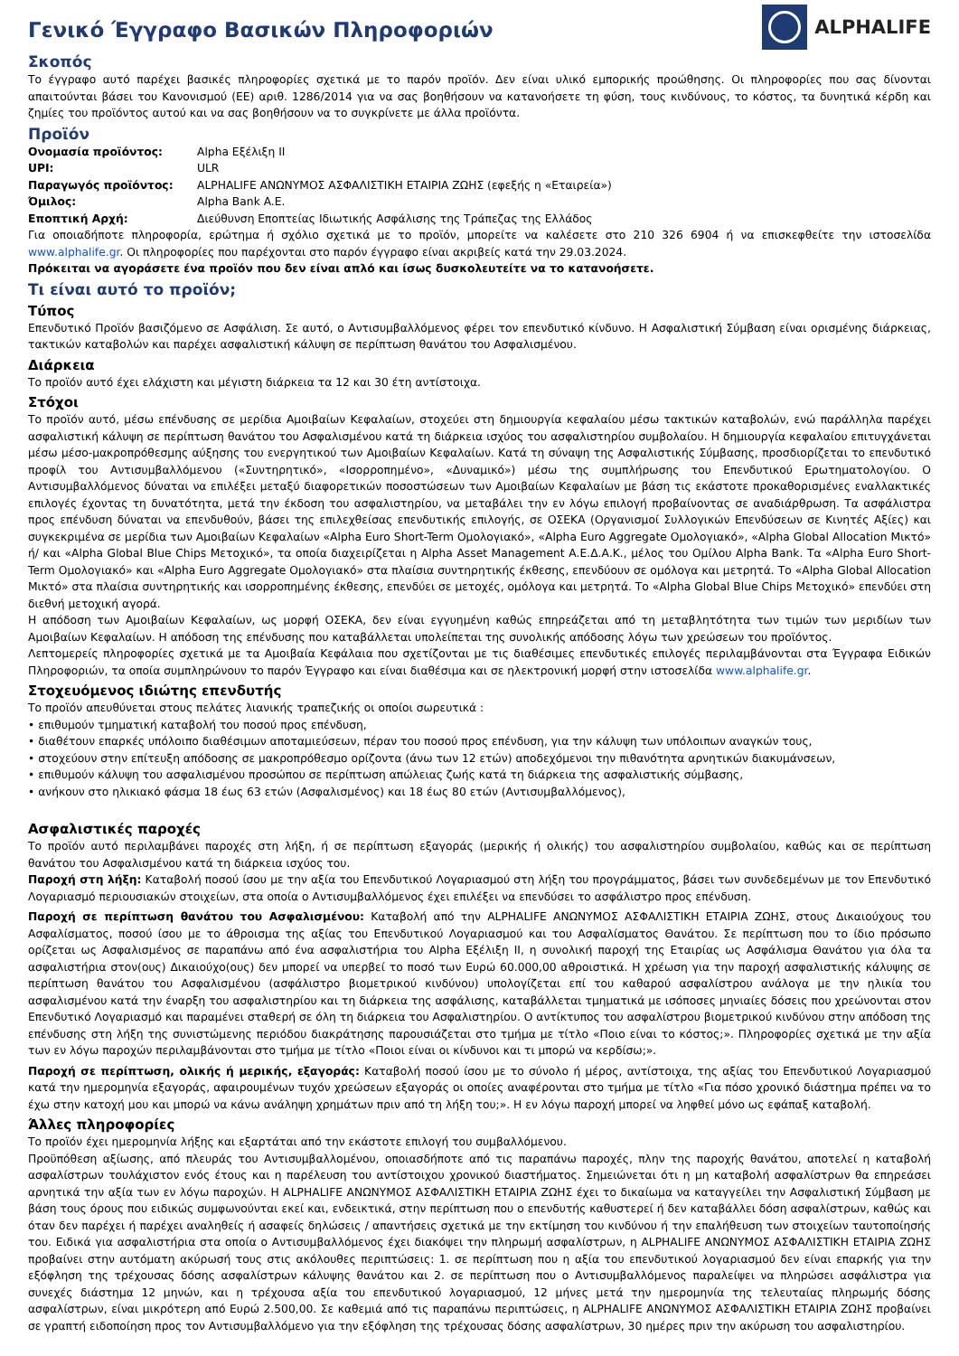Γενικό Έγγραφο Βασικών Πληροφοριών
ALPHALIFE
Σκοπός
Το έγγραφο αυτό παρέχει βασικές πληροφορίες σχετικά με το παρόν προϊόν. Δεν είναι υλικό εμπορικής προώθησης. Οι πληροφορίες που σας δίνονται απαιτούνται βάσει του Κανονισμού (ΕΕ) αριθ. 1286/2014 για να σας βοηθήσουν να κατανοήσετε τη φύση, τους κινδύνους, το κόστος, τα δυνητικά κέρδη και ζημίες του προϊόντος αυτού και να σας βοηθήσουν να το συγκρίνετε με άλλα προϊόντα.
Προϊόν
| Ονομασία προϊόντος: | Alpha Εξέλιξη ΙΙ |
| UPI: | ULR |
| Παραγωγός προϊόντος: | ALPHALIFE ΑΝΩΝΥΜΟΣ ΑΣΦΑΛΙΣΤΙΚΗ ΕΤΑΙΡΙΑ ΖΩΗΣ (εφεξής η «Εταιρεία») |
| Όμιλος: | Alpha Bank A.E. |
| Εποπτική Αρχή: | Διεύθυνση Εποπτείας Ιδιωτικής Ασφάλισης της Τράπεζας της Ελλάδος |
Για οποιαδήποτε πληροφορία, ερώτημα ή σχόλιο σχετικά με το προϊόν, μπορείτε να καλέσετε στο 210 326 6904 ή να επισκεφθείτε την ιστοσελίδα www.alphalife.gr. Οι πληροφορίες που παρέχονται στο παρόν έγγραφο είναι ακριβείς κατά την 29.03.2024.
Πρόκειται να αγοράσετε ένα προϊόν που δεν είναι απλό και ίσως δυσκολευτείτε να το κατανοήσετε.
Τι είναι αυτό το προϊόν;
Τύπος
Επενδυτικό Προϊόν βασιζόμενο σε Ασφάλιση. Σε αυτό, ο Αντισυμβαλλόμενος φέρει τον επενδυτικό κίνδυνο. Η Ασφαλιστική Σύμβαση είναι ορισμένης διάρκειας, τακτικών καταβολών και παρέχει ασφαλιστική κάλυψη σε περίπτωση θανάτου του Ασφαλισμένου.
Διάρκεια
Το προϊόν αυτό έχει ελάχιστη και μέγιστη διάρκεια τα 12 και 30 έτη αντίστοιχα.
Στόχοι
Το προϊόν αυτό, μέσω επένδυσης σε μερίδια Αμοιβαίων Κεφαλαίων, στοχεύει στη δημιουργία κεφαλαίου μέσω τακτικών καταβολών, ενώ παράλληλα παρέχει ασφαλιστική κάλυψη σε περίπτωση θανάτου του Ασφαλισμένου κατά τη διάρκεια ισχύος του ασφαλιστηρίου συμβολαίου. Η δημιουργία κεφαλαίου επιτυγχάνεται μέσω μέσο-μακροπρόθεσμης αύξησης του ενεργητικού των Αμοιβαίων Κεφαλαίων. Κατά τη σύναψη της Ασφαλιστικής Σύμβασης, προσδιορίζεται το επενδυτικό προφίλ του Αντισυμβαλλόμενου («Συντηρητικό», «Ισορροπημένο», «Δυναμικό») μέσω της συμπλήρωσης του Επενδυτικού Ερωτηματολογίου. Ο Αντισυμβαλλόμενος δύναται να επιλέξει μεταξύ διαφορετικών ποσοστώσεων των Αμοιβαίων Κεφαλαίων με βάση τις εκάστοτε προκαθορισμένες εναλλακτικές επιλογές έχοντας τη δυνατότητα, μετά την έκδοση του ασφαλιστηρίου, να μεταβάλει την εν λόγω επιλογή προβαίνοντας σε αναδιάρθρωση. Τα ασφάλιστρα προς επένδυση δύναται να επενδυθούν, βάσει της επιλεχθείσας επενδυτικής επιλογής, σε ΟΣΕΚΑ (Οργανισμοί Συλλογικών Επενδύσεων σε Κινητές Αξίες) και συγκεκριμένα σε μερίδια των Αμοιβαίων Κεφαλαίων «Alpha Euro Short-Term Ομολογιακό», «Alpha Euro Aggregate Ομολογιακό», «Alpha Global Allocation Μικτό» ή/ και «Alpha Global Blue Chips Μετοχικό», τα οποία διαχειρίζεται η Alpha Asset Management Α.Ε.Δ.Α.Κ., μέλος του Ομίλου Alpha Bank. Τα «Alpha Euro Short-Term Ομολογιακό» και «Alpha Euro Aggregate Ομολογιακό» στα πλαίσια συντηρητικής έκθεσης, επενδύουν σε ομόλογα και μετρητά. Το «Alpha Global Allocation Μικτό» στα πλαίσια συντηρητικής και ισορροπημένης έκθεσης, επενδύει σε μετοχές, ομόλογα και μετρητά. Το «Alpha Global Blue Chips Μετοχικό» επενδύει στη διεθνή μετοχική αγορά.
Η απόδοση των Αμοιβαίων Κεφαλαίων, ως μορφή ΟΣΕΚΑ, δεν είναι εγγυημένη καθώς επηρεάζεται από τη μεταβλητότητα των τιμών των μεριδίων των Αμοιβαίων Κεφαλαίων. Η απόδοση της επένδυσης που καταβάλλεται υπολείπεται της συνολικής απόδοσης λόγω των χρεώσεων του προϊόντος.
Λεπτομερείς πληροφορίες σχετικά με τα Αμοιβαία Κεφάλαια που σχετίζονται με τις διαθέσιμες επενδυτικές επιλογές περιλαμβάνονται στα Έγγραφα Ειδικών Πληροφοριών, τα οποία συμπληρώνουν το παρόν Έγγραφο και είναι διαθέσιμα και σε ηλεκτρονική μορφή στην ιστοσελίδα www.alphalife.gr.
Στοχευόμενος ιδιώτης επενδυτής
Το προϊόν απευθύνεται στους πελάτες λιανικής τραπεζικής οι οποίοι σωρευτικά :
• επιθυμούν τμηματική καταβολή του ποσού προς επένδυση,
• διαθέτουν επαρκές υπόλοιπο διαθέσιμων αποταμιεύσεων, πέραν του ποσού προς επένδυση, για την κάλυψη των υπόλοιπων αναγκών τους,
• στοχεύουν στην επίτευξη απόδοσης σε μακροπρόθεσμο ορίζοντα (άνω των 12 ετών) αποδεχόμενοι την πιθανότητα αρνητικών διακυμάνσεων,
• επιθυμούν κάλυψη του ασφαλισμένου προσώπου σε περίπτωση απώλειας ζωής κατά τη διάρκεια της ασφαλιστικής σύμβασης,
• ανήκουν στο ηλικιακό φάσμα 18 έως 63 ετών (Ασφαλισμένος) και 18 έως 80 ετών (Αντισυμβαλλόμενος),
Ασφαλιστικές παροχές
Το προϊόν αυτό περιλαμβάνει παροχές στη λήξη, ή σε περίπτωση εξαγοράς (μερικής ή ολικής) του ασφαλιστηρίου συμβολαίου, καθώς και σε περίπτωση θανάτου του Ασφαλισμένου κατά τη διάρκεια ισχύος του.
Παροχή στη λήξη: Καταβολή ποσού ίσου με την αξία του Επενδυτικού Λογαριασμού στη λήξη του προγράμματος, βάσει των συνδεδεμένων με τον Επενδυτικό Λογαριασμό περιουσιακών στοιχείων, στα οποία ο Αντισυμβαλλόμενος έχει επιλέξει να επενδύσει το ασφάλιστρο προς επένδυση.
Παροχή σε περίπτωση θανάτου του Ασφαλισμένου: Καταβολή από την ALPHALIFE ΑΝΩΝΥΜΟΣ ΑΣΦΑΛΙΣΤΙΚΗ ΕΤΑΙΡΙΑ ΖΩΗΣ, στους Δικαιούχους του Ασφαλίσματος, ποσού ίσου με το άθροισμα της αξίας του Επενδυτικού Λογαριασμού και του Ασφαλίσματος Θανάτου. Σε περίπτωση που το ίδιο πρόσωπο ορίζεται ως Ασφαλισμένος σε παραπάνω από ένα ασφαλιστήρια του Alpha Εξέλιξη ΙΙ, η συνολική παροχή της Εταιρίας ως Ασφάλισμα Θανάτου για όλα τα ασφαλιστήρια στον(ους) Δικαιούχο(ους) δεν μπορεί να υπερβεί το ποσό των Ευρώ 60.000,00 αθροιστικά. Η χρέωση για την παροχή ασφαλιστικής κάλυψης σε περίπτωση θανάτου του Ασφαλισμένου (ασφάλιστρο βιομετρικού κινδύνου) υπολογίζεται επί του καθαρού ασφαλίστρου ανάλογα με την ηλικία του ασφαλισμένου κατά την έναρξη του ασφαλιστηρίου και τη διάρκεια της ασφάλισης, καταβάλλεται τμηματικά με ισόποσες μηνιαίες δόσεις που χρεώνονται στον Επενδυτικό Λογαριασμό και παραμένει σταθερή σε όλη τη διάρκεια του Ασφαλιστηρίου. Ο αντίκτυπος του ασφαλίστρου βιομετρικού κινδύνου στην απόδοση της επένδυσης στη λήξη της συνιστώμενης περιόδου διακράτησης παρουσιάζεται στο τμήμα με τίτλο «Ποιο είναι το κόστος;». Πληροφορίες σχετικά με την αξία των εν λόγω παροχών περιλαμβάνονται στο τμήμα με τίτλο «Ποιοι είναι οι κίνδυνοι και τι μπορώ να κερδίσω;».
Παροχή σε περίπτωση, ολικής ή μερικής, εξαγοράς: Καταβολή ποσού ίσου με το σύνολο ή μέρος, αντίστοιχα, της αξίας του Επενδυτικού Λογαριασμού κατά την ημερομηνία εξαγοράς, αφαιρουμένων τυχόν χρεώσεων εξαγοράς οι οποίες αναφέρονται στο τμήμα με τίτλο «Για πόσο χρονικό διάστημα πρέπει να το έχω στην κατοχή μου και μπορώ να κάνω ανάληψη χρημάτων πριν από τη λήξη του;». Η εν λόγω παροχή μπορεί να ληφθεί μόνο ως εφάπαξ καταβολή.
Άλλες πληροφορίες
Το προϊόν έχει ημερομηνία λήξης και εξαρτάται από την εκάστοτε επιλογή του συμβαλλόμενου.
Προϋπόθεση αξίωσης, από πλευράς του Αντισυμβαλλομένου, οποιασδήποτε από τις παραπάνω παροχές, πλην της παροχής θανάτου, αποτελεί η καταβολή ασφαλίστρων τουλάχιστον ενός έτους και η παρέλευση του αντίστοιχου χρονικού διαστήματος. Σημειώνεται ότι η μη καταβολή ασφαλίστρων θα επηρεάσει αρνητικά την αξία των εν λόγω παροχών. Η ALPHALIFE ΑΝΩΝΥΜΟΣ ΑΣΦΑΛΙΣΤΙΚΗ ΕΤΑΙΡΙΑ ΖΩΗΣ έχει το δικαίωμα να καταγγείλει την Ασφαλιστική Σύμβαση με βάση τους όρους που ειδικώς συμφωνούνται εκεί και, ενδεικτικά, στην περίπτωση που ο επενδυτής καθυστερεί ή δεν καταβάλλει δόση ασφαλίστρων, καθώς και όταν δεν παρέχει ή παρέχει αναληθείς ή ασαφείς δηλώσεις / απαντήσεις σχετικά με την εκτίμηση του κινδύνου ή την επαλήθευση των στοιχείων ταυτοποίησής του. Ειδικά για ασφαλιστήρια στα οποία ο Αντισυμβαλλόμενος έχει διακόψει την πληρωμή ασφαλίστρων, η ALPHALIFE ΑΝΩΝΥΜΟΣ ΑΣΦΑΛΙΣΤΙΚΗ ΕΤΑΙΡΙΑ ΖΩΗΣ προβαίνει στην αυτόματη ακύρωσή τους στις ακόλουθες περιπτώσεις: 1. σε περίπτωση που η αξία του επενδυτικού λογαριασμού δεν είναι επαρκής για την εξόφληση της τρέχουσας δόσης ασφαλίστρων κάλυψης θανάτου και 2. σε περίπτωση που ο Αντισυμβαλλόμενος παραλείψει να πληρώσει ασφάλιστρα για συνεχές διάστημα 12 μηνών, και η τρέχουσα αξία του επενδυτικού λογαριασμού, 12 μήνες μετά την ημερομηνία της τελευταίας πληρωμής δόσης ασφαλίστρων, είναι μικρότερη από Ευρώ 2.500,00. Σε καθεμιά από τις παραπάνω περιπτώσεις, η ALPHALIFE ΑΝΩΝΥΜΟΣ ΑΣΦΑΛΙΣΤΙΚΗ ΕΤΑΙΡΙΑ ΖΩΗΣ προβαίνει σε γραπτή ειδοποίηση προς τον Αντισυμβαλλόμενο για την εξόφληση της τρέχουσας δόσης ασφαλίστρων, 30 ημέρες πριν την ακύρωση του ασφαλιστηρίου.